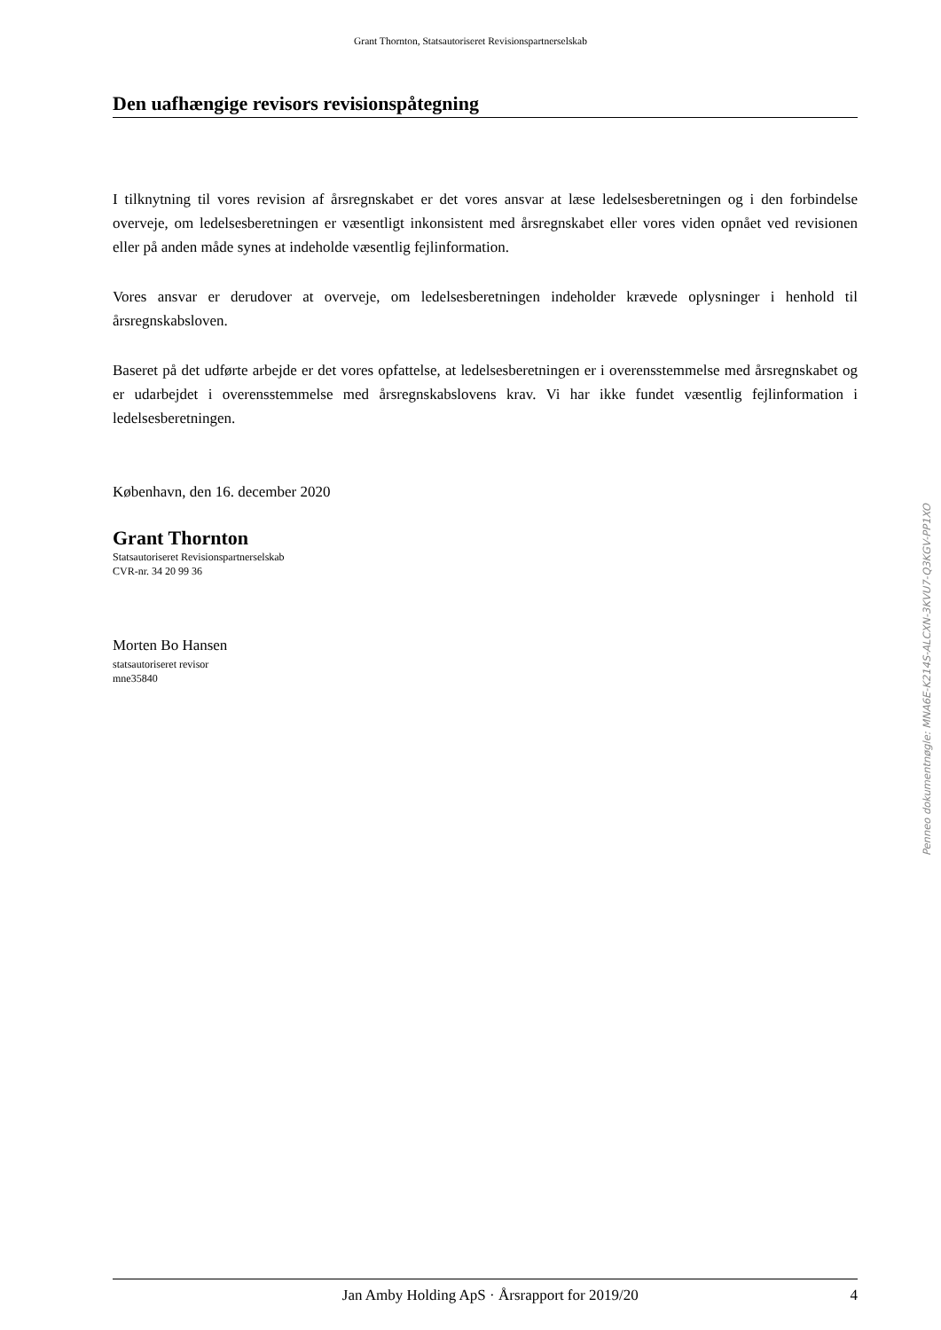Grant Thornton, Statsautoriseret Revisionspartnerselskab
Den uafhængige revisors revisionspåtegning
I tilknytning til vores revision af årsregnskabet er det vores ansvar at læse ledelsesberetningen og i den forbindelse overveje, om ledelsesberetningen er væsentligt inkonsistent med årsregnskabet eller vores viden opnået ved revisionen eller på anden måde synes at indeholde væsentlig fejlinformation.
Vores ansvar er derudover at overveje, om ledelsesberetningen indeholder krævede oplysninger i henhold til årsregnskabsloven.
Baseret på det udførte arbejde er det vores opfattelse, at ledelsesberetningen er i overensstemmelse med årsregnskabet og er udarbejdet i overensstemmelse med årsregnskabslovens krav. Vi har ikke fundet væsentlig fejlinformation i ledelsesberetningen.
København, den 16. december 2020
Grant Thornton
Statsautoriseret Revisionspartnerselskab
CVR-nr. 34 20 99 36
Morten Bo Hansen
statsautoriseret revisor
mne35840
Penneo dokumentnøgle: MNA6E-K214S-ALCXN-3KVU7-Q3KGV-PP1XO
Jan Amby Holding ApS · Årsrapport for 2019/20 4